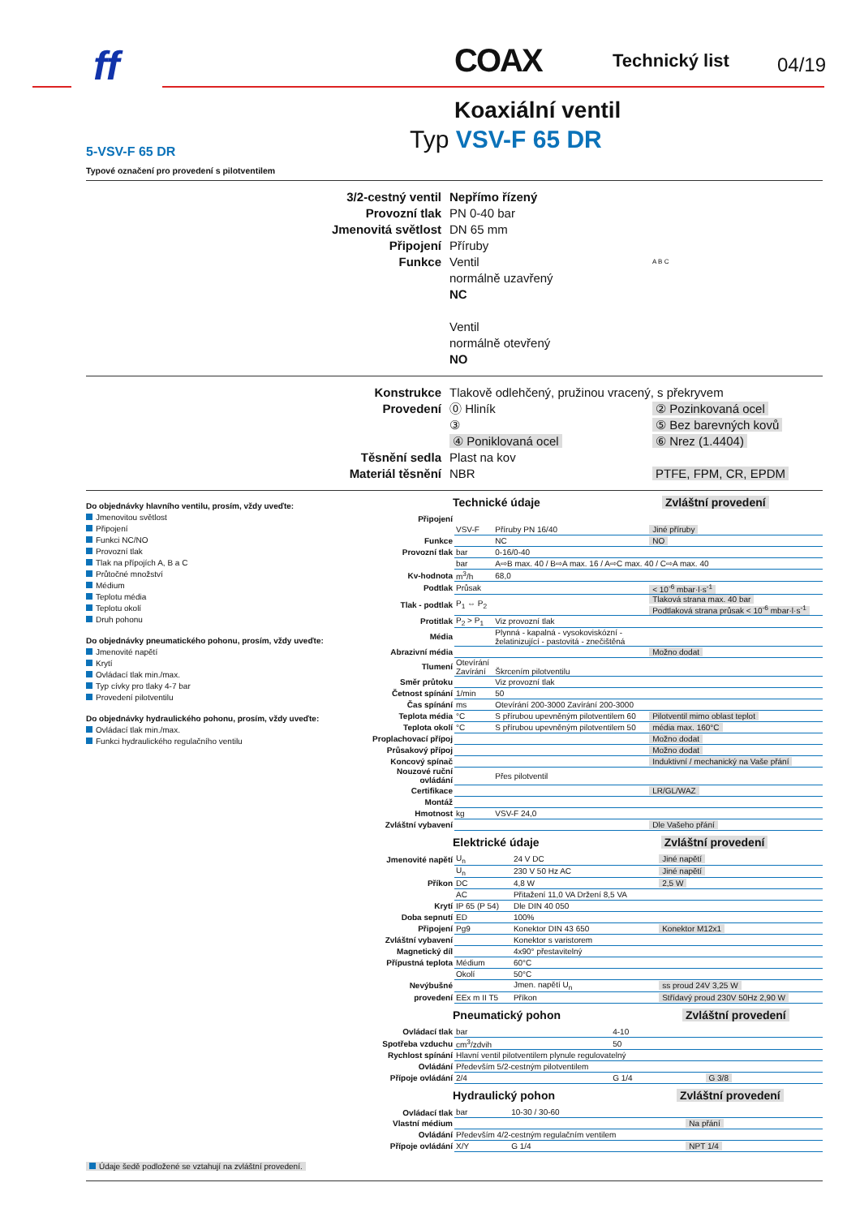ff COAX Technický list 04/19
Koaxiální ventil
Typ VSV-F 65 DR
5-VSV-F 65 DR
Typové označení pro provedení s pilotventilem
3/2-cestný ventil
Nepřímo řízený
Provozní tlak
PN 0-40 bar
Jmenovitá světlost
DN 65 mm
Připojení
Příruby
Funkce
Ventil
normálně uzavřený
NC
Ventil
normálně otevřený
NO
A B C
Konstrukce
Tlakově odlehčený, pružinou vracený, s překryvem
Provedení
⓪ Hliník
② Pozinkovaná ocel
③
⑤ Bez barevných kovů
④ Poniklovaná ocel
⑥ Nrez (1.4404)
Těsnění sedla
Plast na kov
Materiál těsnění
NBR
PTFE, FPM, CR, EPDM
Do objednávky hlavního ventilu, prosím, vždy uveďte:
Jmenovitou světlost
Připojení
Funkci NC/NO
Provozní tlak
Tlak na přípojích A, B a C
Průtočné množství
Médium
Teplotu média
Teplotu okolí
Druh pohonu
Do objednávky pneumatického pohonu, prosím, vždy uveďte:
Jmenovité napětí
Krytí
Ovládací tlak min./max.
Typ cívky pro tlaky 4-7 bar
Provedení pilotventilu
Do objednávky hydraulického pohonu, prosím, vždy uveďte:
Ovládací tlak min./max.
Funkci hydraulického regulačního ventilu
Údaje šedě podložené se vztahují na zvláštní provedení.
Technické údaje Zvláštní provedení
| Připojení | | | |
| | VSV-F | Příruby PN 16/40 | Jiné příruby |
| Funkce | | NC | NO |
| Provozní tlak | bar | 0-16/0-40 | |
| | bar | A⇨B max. 40 / B⇨A max. 16 / A⇨C max. 40 / C⇨A max. 40 | |
| Kv-hodnota | m<sup>3</sup>/h | 68,0 | |
| Podtlak | Průsak | | < 10<sup>-6</sup> mbar·l·s<sup>-1</sup> |
| Tlak - podtlak | P<sub>1</sub> ⇔ P<sub>2</sub> | | Tlaková strana max. 40 bar Podtlaková strana průsak < 10<sup>-6</sup> mbar·l·s<sup>-1</sup> |
| Protitlak | P<sub>2</sub> > P<sub>1</sub> | Viz provozní tlak | |
| Média | | Plynná - kapalná - vysokoviskózní - želatinizující - pastovitá - znečištěná | |
| Abrazivní média | | | Možno dodat |
| Tlumení | Otevírání Zavírání | Škrcením pilotventilu | |
| Směr průtoku | | Viz provozní tlak | |
| Četnost spínání | 1/min | 50 | |
| Čas spínání | ms | Otevírání 200-3000 Zavírání 200-3000 | |
| Teplota média | °C | S přírubou upevněným pilotventilem 60 | Pilotventil mimo oblast teplot |
| Teplota okolí | °C | S přírubou upevněným pilotventilem 50 | média max. 160°C |
| Proplachovací přípoj | | | Možno dodat |
| Průsakový přípoj | | | Možno dodat |
| Koncový spínač | | | Induktivní / mechanický na Vaše přání |
| Nouzové ruční ovládání | | Přes pilotventil | |
| Certifikace | | | LR/GL/WAZ |
| Montáž | | | |
| Hmotnost | kg | VSV-F 24,0 | |
| Zvláštní vybavení | | | Dle Vašeho přání |
Elektrické údaje Zvláštní provedení
| Jmenovité napětí | U<sub>n</sub> | 24 V DC | Jiné napětí |
| | U<sub>n</sub> | 230 V 50 Hz AC | Jiné napětí |
| Příkon | DC | 4,8 W | 2,5 W |
| | AC | Přitažení 11,0 VA Držení 8,5 VA | |
| Krytí | IP 65 (P 54) | Dle DIN 40 050 | |
| Doba sepnutí | ED | 100% | |
| Připojení | Pg9 | Konektor DIN 43 650 | Konektor M12x1 |
| Zvláštní vybavení | | Konektor s varistorem | |
| Magnetický díl | | 4x90° přestavitelný | |
| Přípustná teplota | Médium | 60°C | |
| | Okolí | 50°C | |
| Nevýbušné | | Jmen. napětí U<sub>n</sub> | ss proud 24V 3,25 W |
| provedení | EEx m II T5 | Příkon | Střídavý proud 230V 50Hz 2,90 W |
Pneumatický pohon Zvláštní provedení
| Ovládací tlak | bar | 4-10 | |
| Spotřeba vzduchu | cm<sup>3</sup>/zdvih | 50 | |
| Rychlost spínání | Hlavní ventil pilotventilem plynule regulovatelný | | |
| Ovládání | Především 5/2-cestným pilotventilem | | |
| Přípoje ovládání | 2/4 | G 1/4 | G 3/8 |
Hydraulický pohon Zvláštní provedení
| Ovládací tlak | bar | 10-30 / 30-60 | |
| Vlastní médium | | | Na přání |
| Ovládání | Především 4/2-cestným regulačním ventilem | | |
| Přípoje ovládání | X/Y | G 1/4 | NPT 1/4 |